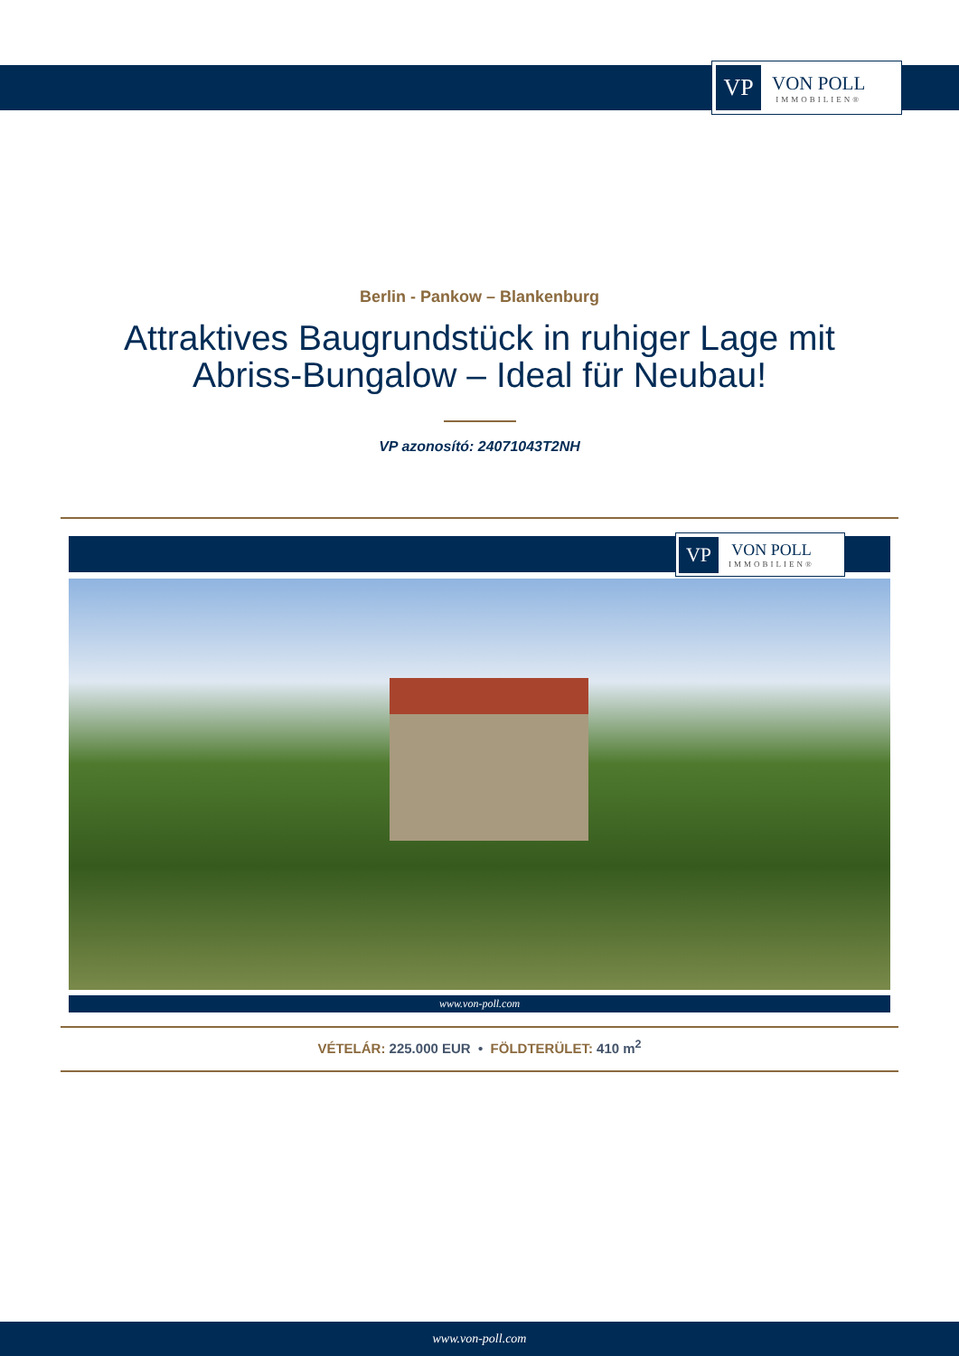VP
VON POLL
IMMOBILIEN®
Berlin - Pankow – Blankenburg
Attraktives Baugrundstück in ruhiger Lage mit Abriss-Bungalow – Ideal für Neubau!
VP azonosító: 24071043T2NH
VP
VON POLL
IMMOBILIEN®
www.von-poll.com
VÉTELÁR: 225.000 EUR • FÖLDTERÜLET: 410 m<sup>2</sup>
www.von-poll.com